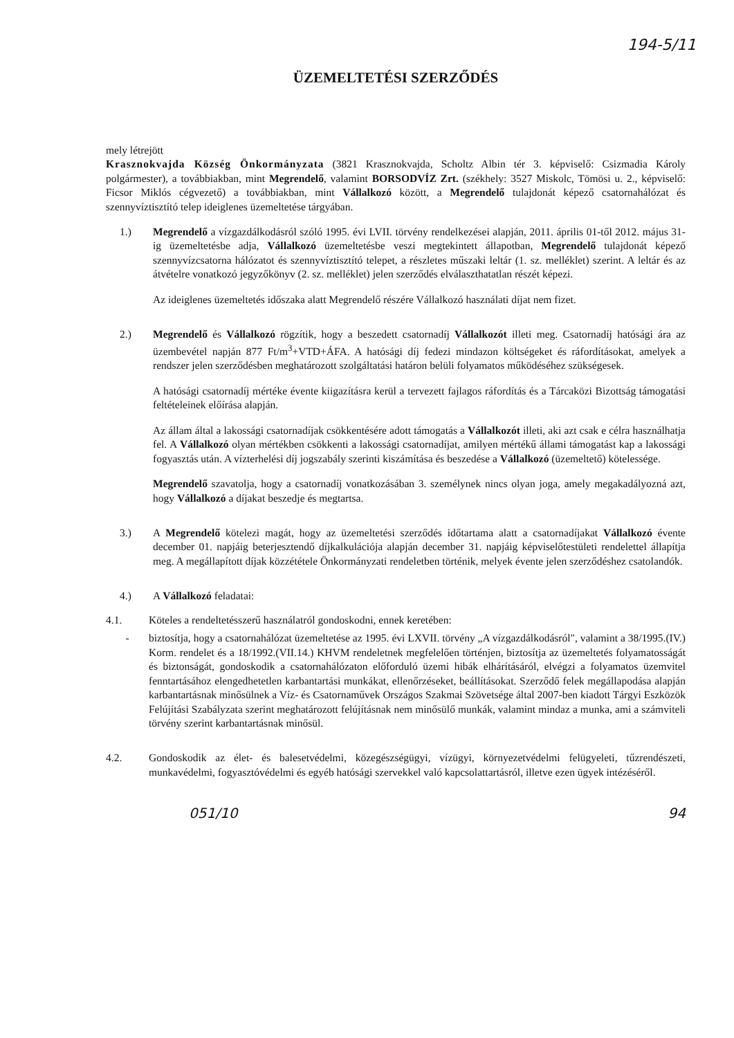194-5/11
ÜZEMELTETÉSI SZERZŐDÉS
mely létrejött
Krasznokvajda Község Önkormányzata (3821 Krasznokvajda, Scholtz Albin tér 3. képviselő: Csizmadia Károly polgármester), a továbbiakban, mint Megrendelő, valamint BORSODVÍZ Zrt. (székhely: 3527 Miskolc, Tömösi u. 2., képviselő: Ficsor Miklós cégvezető) a továbbiakban, mint Vállalkozó között, a Megrendelő tulajdonát képező csatornahálózat és szennyvíztisztító telep ideiglenes üzemeltetése tárgyában.
1.) Megrendelő a vízgazdálkodásról szóló 1995. évi LVII. törvény rendelkezései alapján, 2011. április 01-től 2012. május 31-ig üzemeltetésbe adja, Vállalkozó üzemeltetésbe veszi megtekintett állapotban, Megrendelő tulajdonát képező szennyvízcsatorna hálózatot és szennyvíztisztító telepet, a részletes műszaki leltár (1. sz. melléklet) szerint. A leltár és az átvételre vonatkozó jegyzőkönyv (2. sz. melléklet) jelen szerződés elválaszthatatlan részét képezi.
Az ideiglenes üzemeltetés időszaka alatt Megrendelő részére Vállalkozó használati díjat nem fizet.
2.) Megrendelő és Vállalkozó rögzítik, hogy a beszedett csatornadíj Vállalkozót illeti meg. Csatornadíj hatósági ára az üzembevétel napján 877 Ft/m<sup>3</sup>+VTD+ÁFA. A hatósági díj fedezi mindazon költségeket és ráfordításokat, amelyek a rendszer jelen szerződésben meghatározott szolgáltatási határon belüli folyamatos működéséhez szükségesek.
A hatósági csatornadíj mértéke évente kiigazításra kerül a tervezett fajlagos ráfordítás és a Tárcaközi Bizottság támogatási feltételeinek előírása alapján.
Az állam által a lakossági csatornadíjak csökkentésére adott támogatás a Vállalkozót illeti, aki azt csak e célra használhatja fel. A Vállalkozó olyan mértékben csökkenti a lakossági csatornadíjat, amilyen mértékű állami támogatást kap a lakossági fogyasztás után. A vízterhelési díj jogszabály szerinti kiszámítása és beszedése a Vállalkozó (üzemeltető) kötelessége.
Megrendelő szavatolja, hogy a csatornadíj vonatkozásában 3. személynek nincs olyan joga, amely megakadályozná azt, hogy Vállalkozó a díjakat beszedje és megtartsa.
3.) A Megrendelő kötelezi magát, hogy az üzemeltetési szerződés időtartama alatt a csatornadíjakat Vállalkozó évente december 01. napjáig beterjesztendő díjkalkulációja alapján december 31. napjáig képviselőtestületi rendelettel állapítja meg. A megállapított díjak közzététele Önkormányzati rendeletben történik, melyek évente jelen szerződéshez csatolandók.
4.) A Vállalkozó feladatai:
4.1. Köteles a rendeltetésszerű használatról gondoskodni, ennek keretében:
- biztosítja, hogy a csatornahálózat üzemeltetése az 1995. évi LXVII. törvény „A vízgazdálkodásról", valamint a 38/1995.(IV.) Korm. rendelet és a 18/1992.(VII.14.) KHVM rendeletnek megfelelően történjen, biztosítja az üzemeltetés folyamatosságát és biztonságát, gondoskodik a csatornahálózaton előforduló üzemi hibák elhárításáról, elvégzi a folyamatos üzemvitel fenntartásához elengedhetetlen karbantartási munkákat, ellenőrzéseket, beállításokat. Szerződő felek megállapodása alapján karbantartásnak minősülnek a Víz- és Csatornaművek Országos Szakmai Szövetsége által 2007-ben kiadott Tárgyi Eszközök Felújítási Szabályzata szerint meghatározott felújításnak nem minősülő munkák, valamint mindaz a munka, ami a számviteli törvény szerint karbantartásnak minősül.
4.2. Gondoskodik az élet- és balesetvédelmi, közegészségügyi, vízügyi, környezetvédelmi felügyeleti, tűzrendészeti, munkavédelmi, fogyasztóvédelmi és egyéb hatósági szervekkel való kapcsolattartásról, illetve ezen ügyek intézéséről.
051/10 94